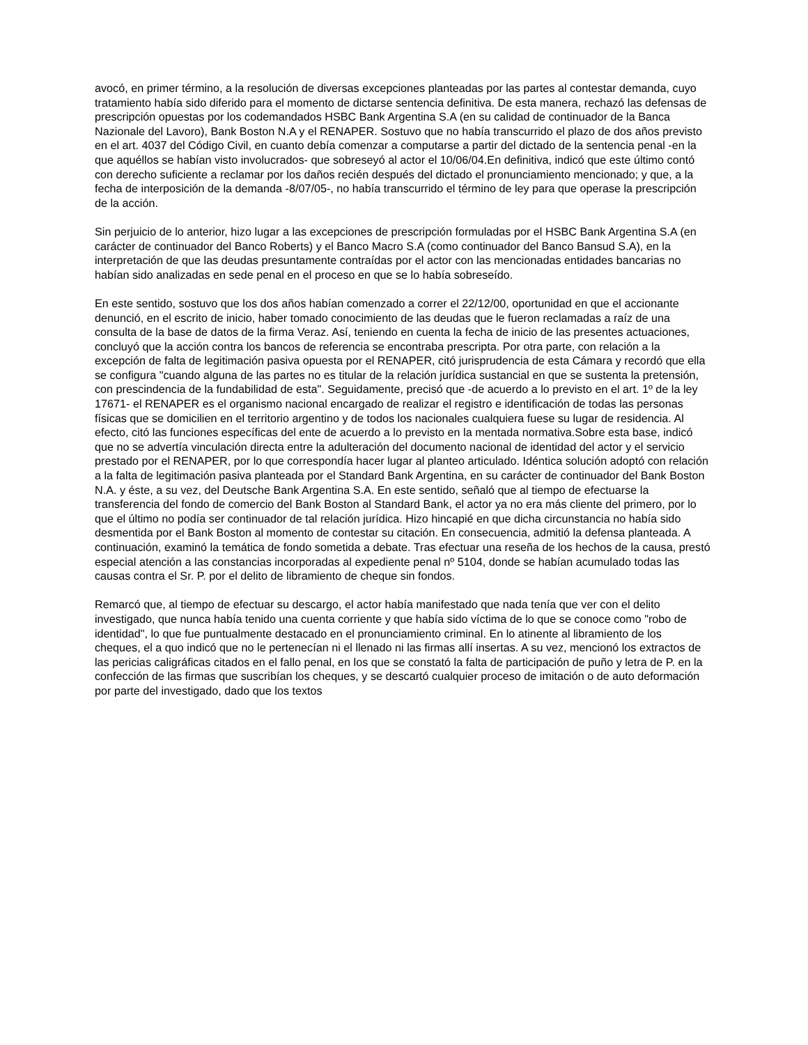avocó, en primer término, a la resolución de diversas excepciones planteadas por las partes al contestar demanda, cuyo tratamiento había sido diferido para el momento de dictarse sentencia definitiva. De esta manera, rechazó las defensas de prescripción opuestas por los codemandados HSBC Bank Argentina S.A (en su calidad de continuador de la Banca Nazionale del Lavoro), Bank Boston N.A y el RENAPER. Sostuvo que no había transcurrido el plazo de dos años previsto en el art. 4037 del Código Civil, en cuanto debía comenzar a computarse a partir del dictado de la sentencia penal -en la que aquéllos se habían visto involucrados- que sobreseyó al actor el 10/06/04.En definitiva, indicó que este último contó con derecho suficiente a reclamar por los daños recién después del dictado el pronunciamiento mencionado; y que, a la fecha de interposición de la demanda -8/07/05-, no había transcurrido el término de ley para que operase la prescripción de la acción.
Sin perjuicio de lo anterior, hizo lugar a las excepciones de prescripción formuladas por el HSBC Bank Argentina S.A (en carácter de continuador del Banco Roberts) y el Banco Macro S.A (como continuador del Banco Bansud S.A), en la interpretación de que las deudas presuntamente contraídas por el actor con las mencionadas entidades bancarias no habían sido analizadas en sede penal en el proceso en que se lo había sobreseído.
En este sentido, sostuvo que los dos años habían comenzado a correr el 22/12/00, oportunidad en que el accionante denunció, en el escrito de inicio, haber tomado conocimiento de las deudas que le fueron reclamadas a raíz de una consulta de la base de datos de la firma Veraz. Así, teniendo en cuenta la fecha de inicio de las presentes actuaciones, concluyó que la acción contra los bancos de referencia se encontraba prescripta. Por otra parte, con relación a la excepción de falta de legitimación pasiva opuesta por el RENAPER, citó jurisprudencia de esta Cámara y recordó que ella se configura "cuando alguna de las partes no es titular de la relación jurídica sustancial en que se sustenta la pretensión, con prescindencia de la fundabilidad de esta". Seguidamente, precisó que -de acuerdo a lo previsto en el art. 1º de la ley 17671- el RENAPER es el organismo nacional encargado de realizar el registro e identificación de todas las personas físicas que se domicilien en el territorio argentino y de todos los nacionales cualquiera fuese su lugar de residencia. Al efecto, citó las funciones específicas del ente de acuerdo a lo previsto en la mentada normativa.Sobre esta base, indicó que no se advertía vinculación directa entre la adulteración del documento nacional de identidad del actor y el servicio prestado por el RENAPER, por lo que correspondía hacer lugar al planteo articulado. Idéntica solución adoptó con relación a la falta de legitimación pasiva planteada por el Standard Bank Argentina, en su carácter de continuador del Bank Boston N.A. y éste, a su vez, del Deutsche Bank Argentina S.A. En este sentido, señaló que al tiempo de efectuarse la transferencia del fondo de comercio del Bank Boston al Standard Bank, el actor ya no era más cliente del primero, por lo que el último no podía ser continuador de tal relación jurídica. Hizo hincapié en que dicha circunstancia no había sido desmentida por el Bank Boston al momento de contestar su citación. En consecuencia, admitió la defensa planteada. A continuación, examinó la temática de fondo sometida a debate. Tras efectuar una reseña de los hechos de la causa, prestó especial atención a las constancias incorporadas al expediente penal nº 5104, donde se habían acumulado todas las causas contra el Sr. P. por el delito de libramiento de cheque sin fondos.
Remarcó que, al tiempo de efectuar su descargo, el actor había manifestado que nada tenía que ver con el delito investigado, que nunca había tenido una cuenta corriente y que había sido víctima de lo que se conoce como "robo de identidad", lo que fue puntualmente destacado en el pronunciamiento criminal. En lo atinente al libramiento de los cheques, el a quo indicó que no le pertenecían ni el llenado ni las firmas allí insertas. A su vez, mencionó los extractos de las pericias caligráficas citados en el fallo penal, en los que se constató la falta de participación de puño y letra de P. en la confección de las firmas que suscribían los cheques, y se descartó cualquier proceso de imitación o de auto deformación por parte del investigado, dado que los textos